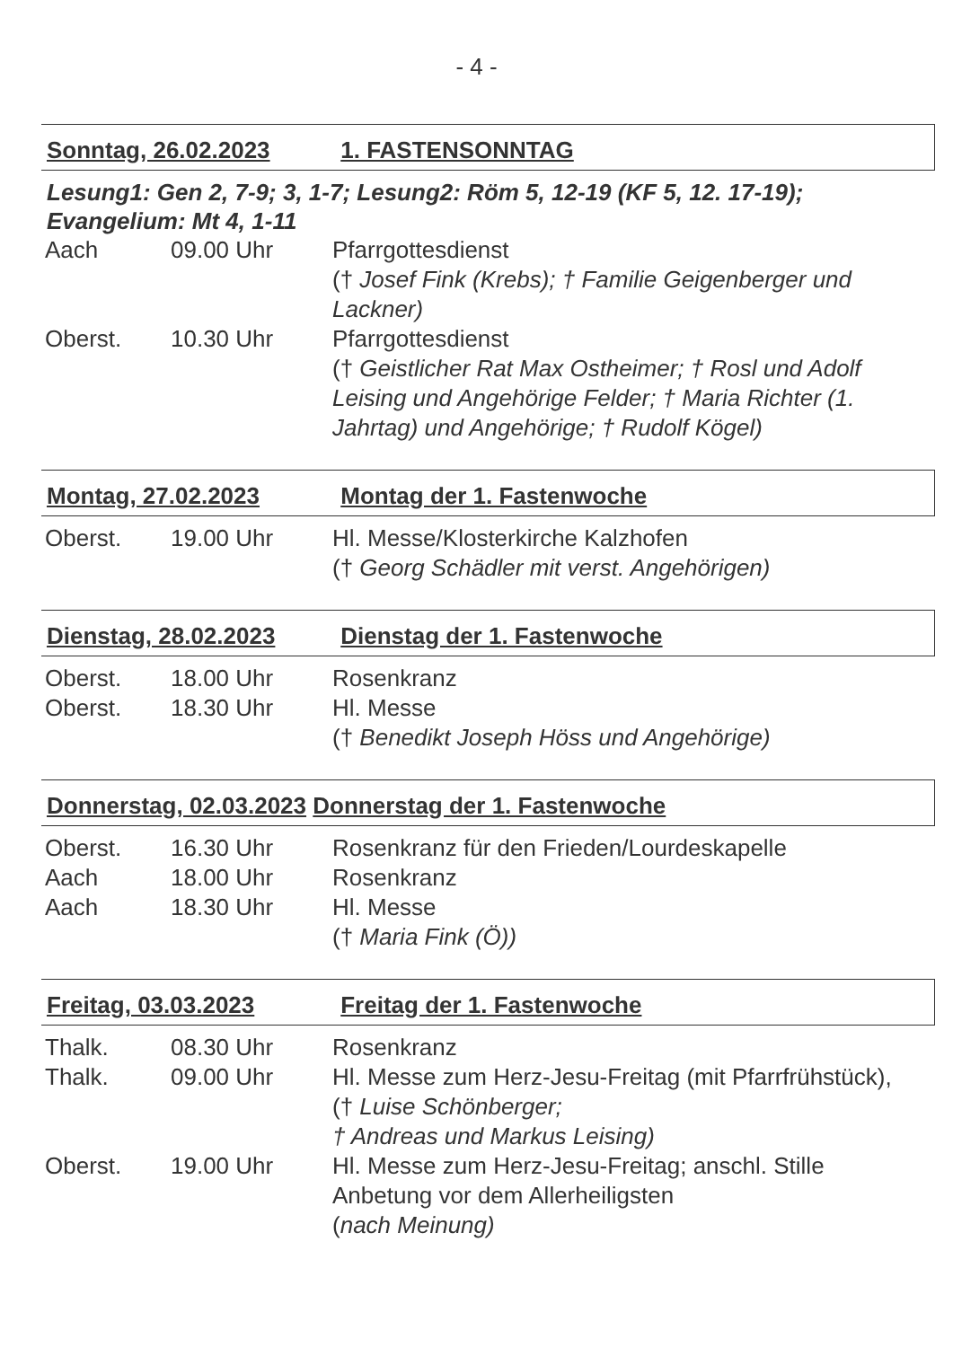- 4 -
Sonntag, 26.02.2023 1. FASTENSONNTAG
Lesung1: Gen 2, 7-9; 3, 1-7; Lesung2: Röm 5, 12-19 (KF 5, 12. 17-19);
Evangelium: Mt 4, 1-11
| Aach | 09.00 Uhr | Pfarrgottesdienst († Josef Fink (Krebs); † Familie Geigenberger und Lackner) |
| Oberst. | 10.30 Uhr | Pfarrgottesdienst († Geistlicher Rat Max Ostheimer; † Rosl und Adolf Leising und Angehörige Felder; † Maria Richter (1. Jahrtag) und Angehörige; † Rudolf Kögel) |
Montag, 27.02.2023 Montag der 1. Fastenwoche
| Oberst. | 19.00 Uhr | Hl. Messe/Klosterkirche Kalzhofen († Georg Schädler mit verst. Angehörigen) |
Dienstag, 28.02.2023 Dienstag der 1. Fastenwoche
| Oberst. | 18.00 Uhr | Rosenkranz |
| Oberst. | 18.30 Uhr | Hl. Messe († Benedikt Joseph Höss und Angehörige) |
Donnerstag, 02.03.2023 Donnerstag der 1. Fastenwoche
| Oberst. | 16.30 Uhr | Rosenkranz für den Frieden/Lourdeskapelle |
| Aach | 18.00 Uhr | Rosenkranz |
| Aach | 18.30 Uhr | Hl. Messe († Maria Fink (Ö)) |
Freitag, 03.03.2023 Freitag der 1. Fastenwoche
| Thalk. | 08.30 Uhr | Rosenkranz |
| Thalk. | 09.00 Uhr | Hl. Messe zum Herz-Jesu-Freitag (mit Pfarrfrühstück), († Luise Schönberger; † Andreas und Markus Leising) |
| Oberst. | 19.00 Uhr | Hl. Messe zum Herz-Jesu-Freitag; anschl. Stille Anbetung vor dem Allerheiligsten ( nach Meinung) |